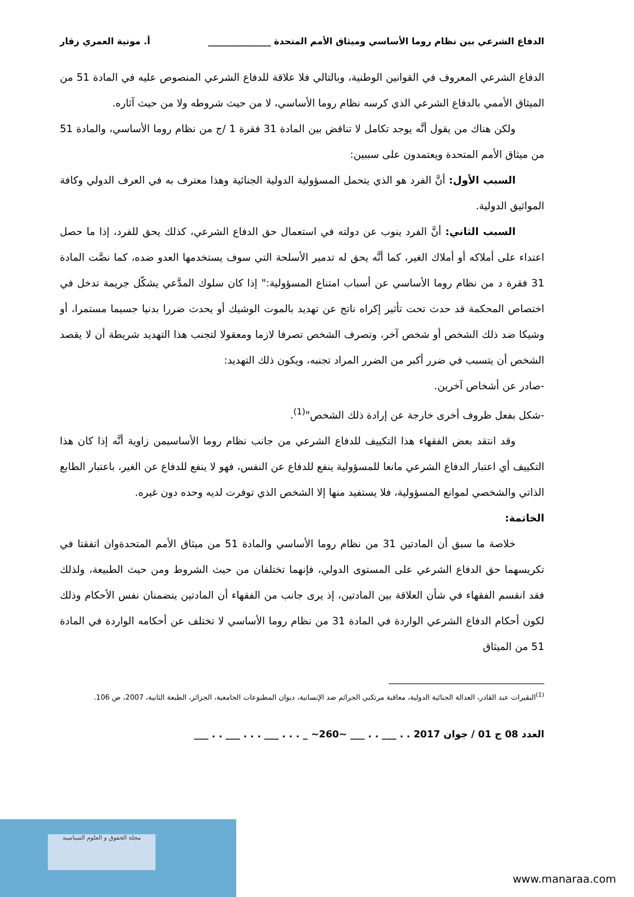الدفاع الشرعي بين نظام روما الأساسي وميثاق الأمم المتحدة ______________ أ. مونية العمري زقار
الدفاع الشرعي المعروف في القوانين الوطنية، وبالتالي فلا علاقة للدفاع الشرعي المنصوص عليه في المادة 51 من الميثاق الأممي بالدفاع الشرعي الذي كرسه نظام روما الأساسي، لا من حيث شروطه ولا من حيث آثاره.
ولكن هناك من يقول أنَّه يوجد تكامل لا تناقض بين المادة 31 فقرة 1 /ج من نظام روما الأساسي، والمادة 51 من ميثاق الأمم المتحدة ويعتمدون على سببين:
السبب الأول: أنَّ الفرد هو الذي يتحمل المسؤولية الدولية الجنائية وهذا معترف به في العرف الدولي وكافة المواثيق الدولية.
السبب الثاني: أنَّ الفرد ينوب عن دولته في استعمال حق الدفاع الشرعي، كذلك يحق للفرد، إذا ما حصل اعتداء على أملاكه أو أملاك الغير، كما أنَّه يحق له تدمير الأسلحة التي سوف يستخدمها العدو ضده، كما نصَّت المادة 31 فقرة د من نظام روما الأساسي عن أسباب امتناع المسؤولية:" إذا كان سلوك المدَّعي يشكّل جريمة تدخل في اختصاص المحكمة قد حدث تحت تأثير إكراه ناتج عن تهديد بالموت الوشيك أو يحدث ضررا بدنيا جسيما مستمرا، أو وشيكا ضد ذلك الشخص أو شخص آخر، وتصرف الشخص تصرفا لازما ومعقولا لتجنب هذا التهديد شريطة أن لا يقصد الشخص أن يتسبب في ضرر أكبر من الضرر المراد تجنبه، ويكون ذلك التهديد:
-صادر عن أشخاص آخرين.
-شكل بفعل ظروف أخرى خارجة عن إرادة ذلك الشخص"<sup>(1)</sup>.
وقد انتقد بعض الفقهاء هذا التكييف للدفاع الشرعي من جانب نظام روما الأساسيمن زاوية أنَّه إذا كان هذا التكييف أي اعتبار الدفاع الشرعي مانعا للمسؤولية ينفع للدفاع عن النفس، فهو لا ينفع للدفاع عن الغير، باعتبار الطابع الذاتي والشخصي لموانع المسؤولية، فلا يستفيد منها إلا الشخص الذي توفرت لديه وحده دون غيره.
الخاتمة:
خلاصة ما سبق أن المادتين 31 من نظام روما الأساسي والمادة 51 من ميثاق الأمم المتحدةوان اتفقتا في تكريسهما حق الدفاع الشرعي على المستوى الدولي، فإنهما تختلفان من حيث الشروط ومن حيث الطبيعة، ولذلك فقد انقسم الفقهاء في شأن العلاقة بين المادتين، إذ يرى جانب من الفقهاء أن المادتين يتضمنان نفس الأحكام وذلك لكون أحكام الدفاع الشرعي الواردة في المادة 31 من نظام روما الأساسي لا تختلف عن أحكامه الواردة في المادة 51 من الميثاق
<sup>(1)</sup> البقيرات عبد القادر، العدالة الجنائية الدولية، معاقبة مرتكبي الجرائم ضد الإنسانية، ديوان المطبوعات الجامعية، الجزائر، الطبعة الثانية، 2007، ص 106.
العدد 08 ج 01 / جوان 2017 . . ___ . . ___ ~260~ _ . . . ___ . . . ___ . . ___
مجلة الحقوق و العلوم السياسية
www.manaraa.com